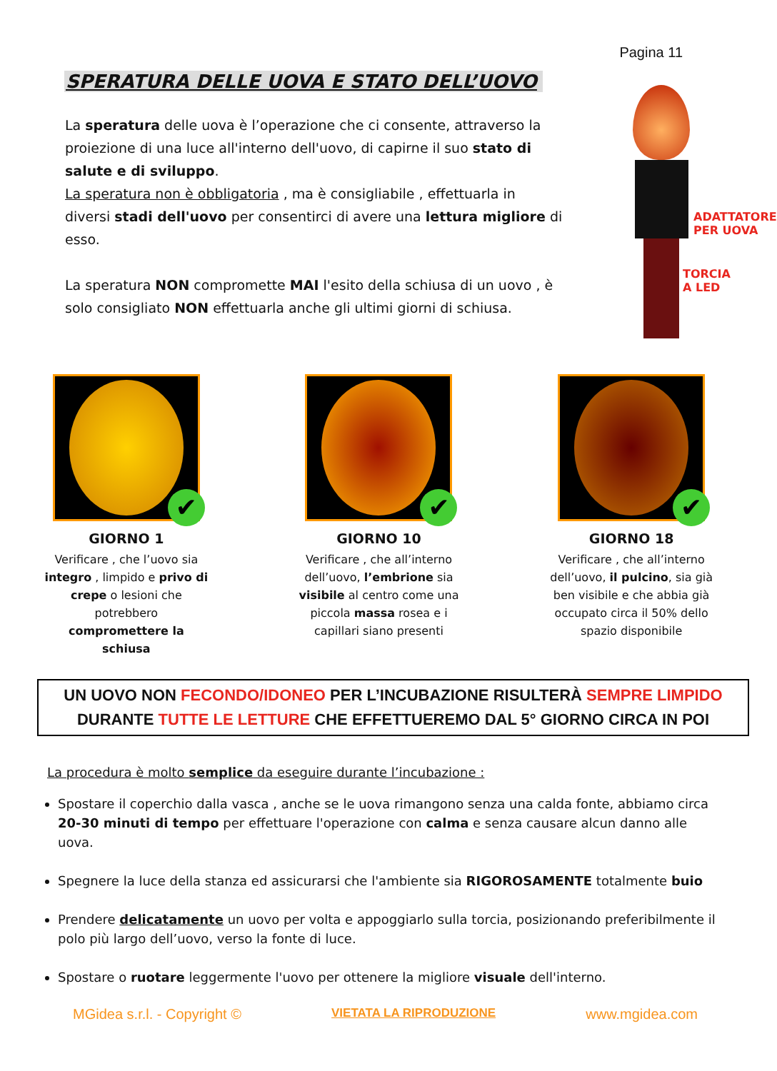Pagina 11
SPERATURA DELLE UOVA E STATO DELL’UOVO
La speratura delle uova è l’operazione che ci consente, attraverso la proiezione di una luce all'interno dell'uovo, di capirne il suo stato di salute e di sviluppo.
La speratura non è obbligatoria , ma è consigliabile , effettuarla in diversi stadi dell'uovo per consentirci di avere una lettura migliore di esso.
La speratura NON compromette MAI l'esito della schiusa di un uovo , è solo consigliato NON effettuarla anche gli ultimi giorni di schiusa.
ADATTATORE
PER UOVA
TORCIA A LED
✔
GIORNO 1
Verificare , che l’uovo sia integro , limpido e privo di crepe o lesioni che potrebbero compromettere la schiusa
✔
GIORNO 10
Verificare , che all’interno dell’uovo, l’embrione sia visibile al centro come una piccola massa rosea e i capillari siano presenti
✔
GIORNO 18
Verificare , che all’interno dell’uovo, il pulcino, sia già ben visibile e che abbia già occupato circa il 50% dello spazio disponibile
UN UOVO NON FECONDO/IDONEO PER L’INCUBAZIONE RISULTERÀ SEMPRE LIMPIDO
DURANTE TUTTE LE LETTURE CHE EFFETTUEREMO DAL 5° GIORNO CIRCA IN POI
La procedura è molto semplice da eseguire durante l’incubazione :
Spostare il coperchio dalla vasca , anche se le uova rimangono senza una calda fonte, abbiamo circa 20-30 minuti di tempo per effettuare l'operazione con calma e senza causare alcun danno alle uova.
Spegnere la luce della stanza ed assicurarsi che l'ambiente sia RIGOROSAMENTE totalmente buio
Prendere delicatamente un uovo per volta e appoggiarlo sulla torcia, posizionando preferibilmente il polo più largo dell’uovo, verso la fonte di luce.
Spostare o ruotare leggermente l'uovo per ottenere la migliore visuale dell'interno.
MGidea s.r.l. - Copyright © VIETATA LA RIPRODUZIONE www.mgidea.com